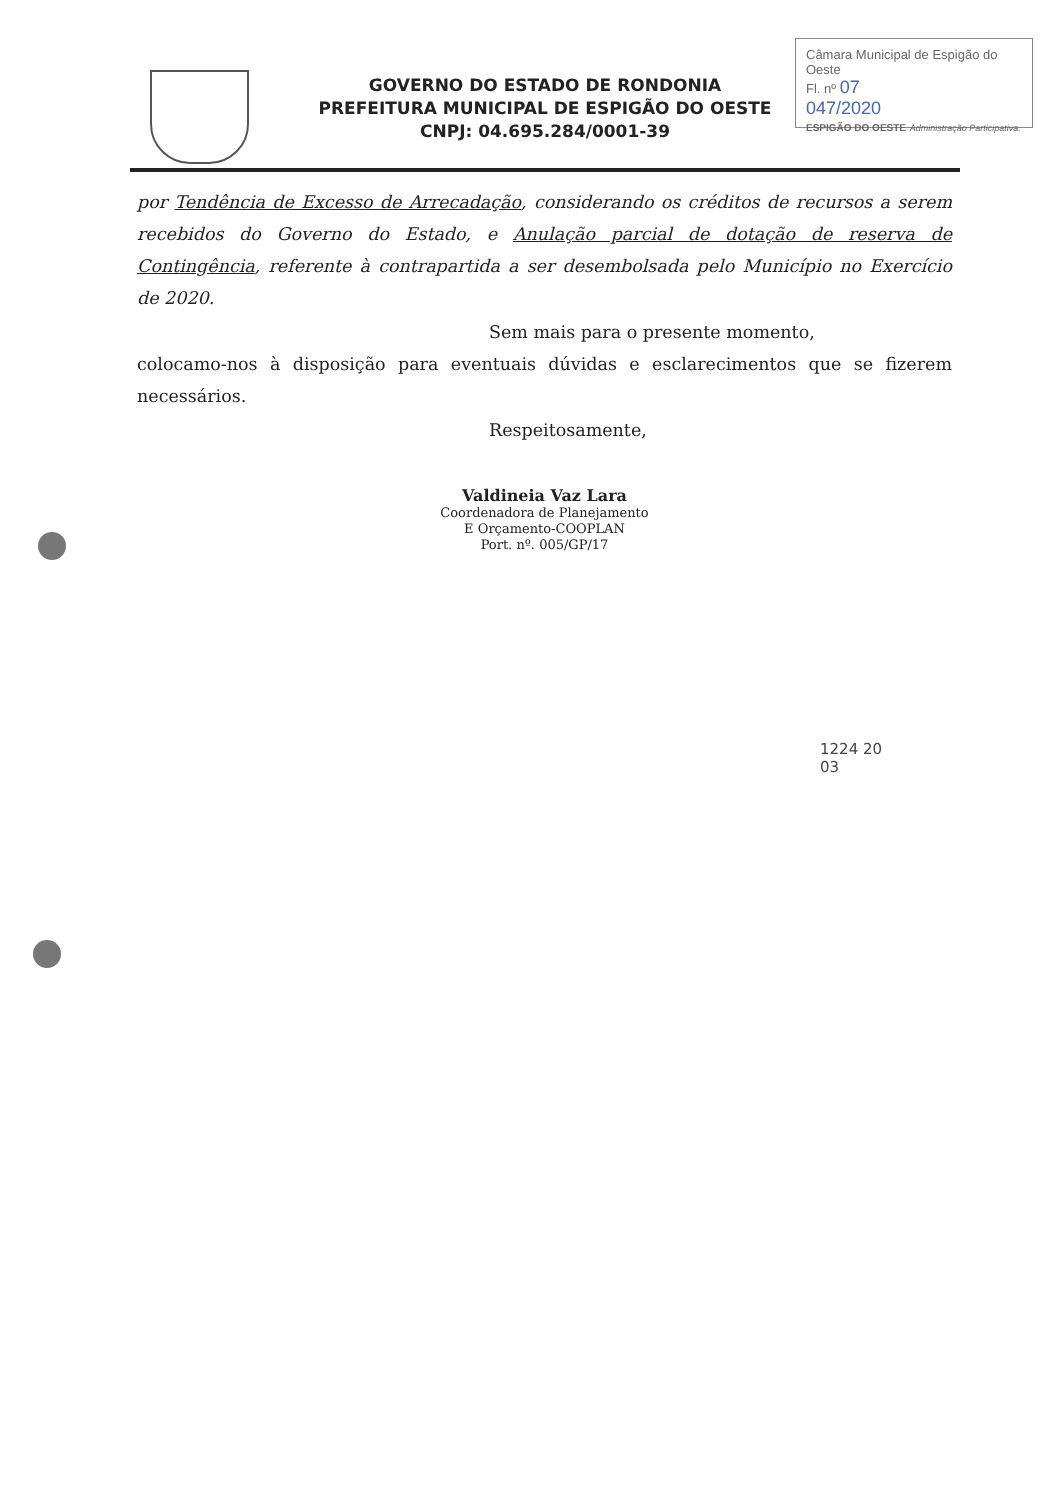GOVERNO DO ESTADO DE RONDONIA
PREFEITURA MUNICIPAL DE ESPIGÃO DO OESTE
CNPJ: 04.695.284/0001-39
Câmara Municipal de Espigão do Oeste
Fl. nº 07
047/2020
ESPIGÃO DO OESTE Administração Participativa.
por Tendência de Excesso de Arrecadação, considerando os créditos de recursos a serem recebidos do Governo do Estado, e Anulação parcial de dotação de reserva de Contingência, referente à contrapartida a ser desembolsada pelo Município no Exercício de 2020.
Sem mais para o presente momento,
colocamo-nos à disposição para eventuais dúvidas e esclarecimentos que se fizerem necessários.
Respeitosamente,
Valdineia Vaz Lara
Coordenadora de Planejamento
E Orçamento-COOPLAN
Port. nº. 005/GP/17
1224 20
03